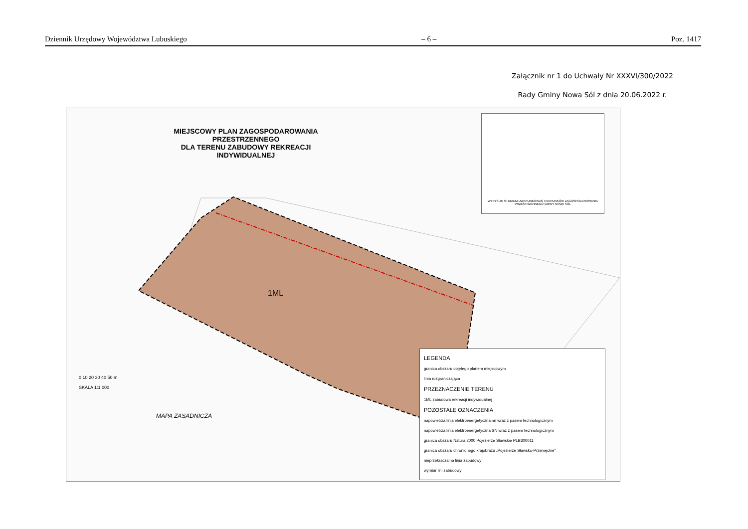Dziennik Urzędowy Województwa Lubuskiego – 6 – Poz. 1417
Załącznik nr 1 do Uchwały Nr XXXVI/300/2022
Rady Gminy Nowa Sól z dnia 20.06.2022 r.
MIEJSCOWY PLAN ZAGOSPODAROWANIA PRZESTRZENNEGO
DLA TERENU ZABUDOWY REKREACJI INDYWIDUALNEJ
WYRYS ZE STUDIUM UWARUNKOWAŃ I KIERUNKÓW ZAGOSPODAROWANIA PRZESTRZENNEGO GMINY NOWA SÓL
1ML
0 10 20 30 40 50 m
SKALA 1:1 000
MAPA ZASADNICZA
LEGENDA
granica obszaru objętego planem miejscowym
linia rozgraniczająca
PRZEZNACZENIE TERENU
1ML zabudowa rekreacji indywidualnej
POZOSTAŁE OZNACZENIA
napowietrza linia elektroenergetyczna nn wraz z pasem technologicznym
napowietrza linia elektroenergetyczna SN wraz z pasem technologicznym
granica obszaru Natura 2000 Pojezierze Sławskie PLB300011
granica obszaru chronionego krajobrazu „Pojezierze Sławsko-Przemęckie"
nieprzekraczalna linia zabudowy
wymiar lini zabudowy